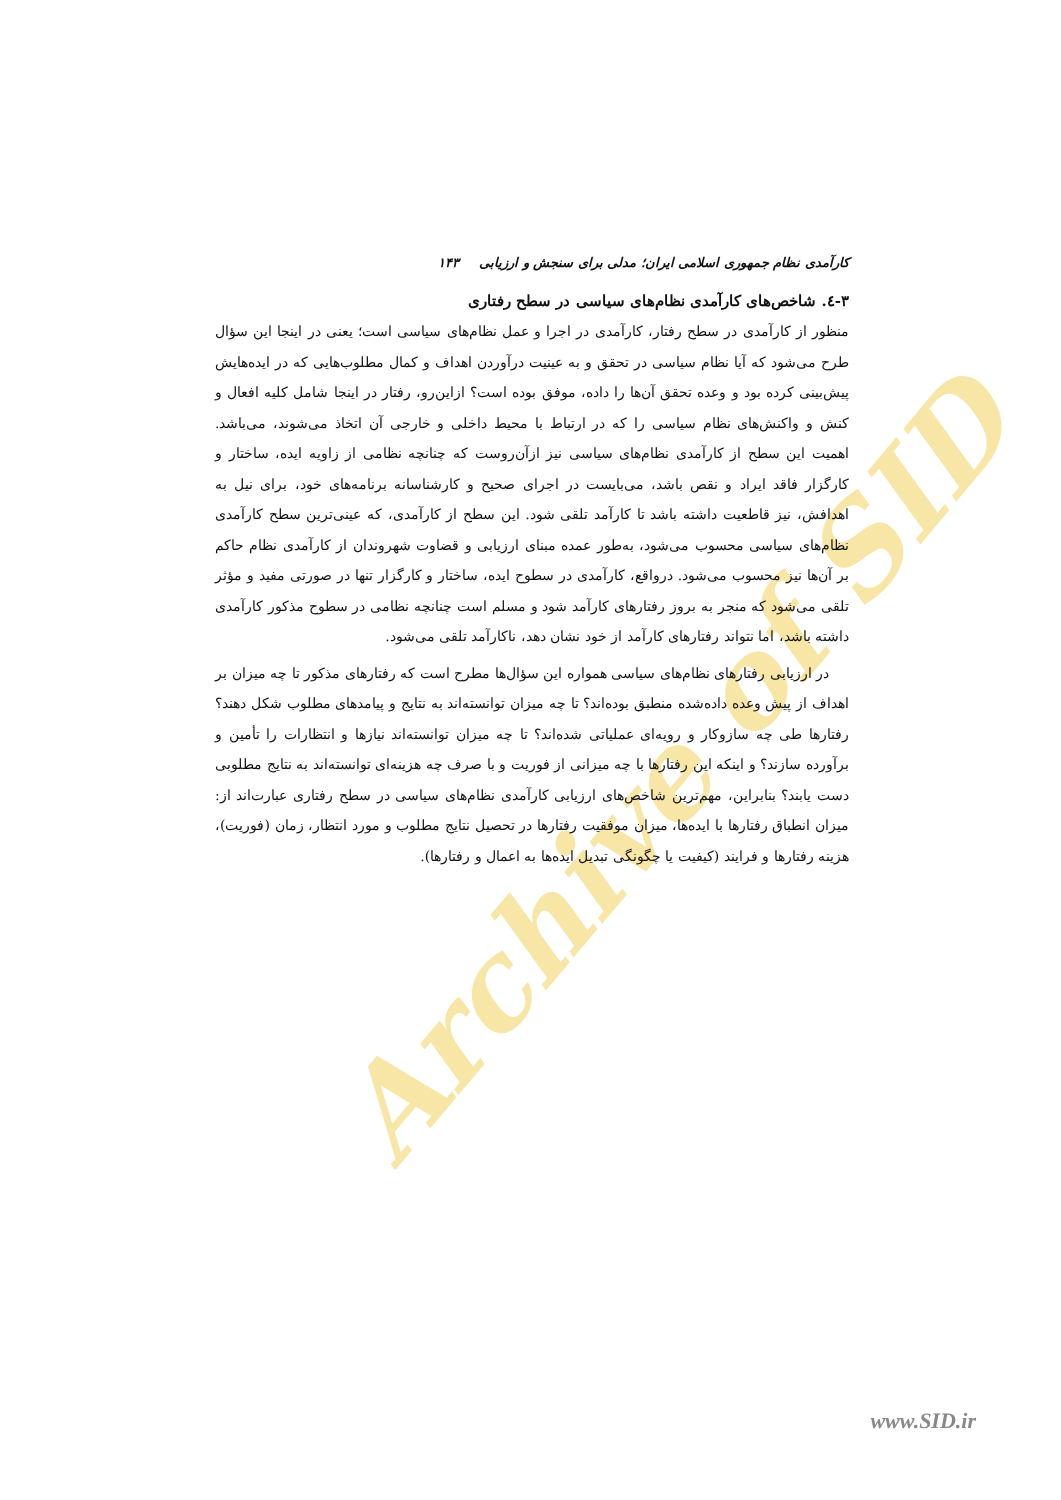Archive of SID
کارآمدی نظام جمهوری اسلامی ایران؛ مدلی برای سنجش و ارزیابی ۱۴۳
۳-٤. شاخص‌های کارآمدی نظام‌های سیاسی در سطح رفتاری
منظور از کارآمدی در سطح رفتار، کارآمدی در اجرا و عمل نظام‌های سیاسی است؛ یعنی در اینجا این سؤال طرح می‌شود که آیا نظام سیاسی در تحقق و به عینیت درآوردن اهداف و کمال مطلوب‌هایی که در ایده‌هایش پیش‌بینی کرده بود و وعده تحقق آن‌ها را داده، موفق بوده است؟ ازاین‌رو، رفتار در اینجا شامل کلیه افعال و کنش و واکنش‌های نظام سیاسی را که در ارتباط با محیط داخلی و خارجی آن اتخاذ می‌شوند، می‌باشد. اهمیت این سطح از کارآمدی نظام‌های سیاسی نیز ازآن‌روست که چنانچه نظامی از زاویه ایده، ساختار و کارگزار فاقد ایراد و نقص باشد، می‌بایست در اجرای صحیح و کارشناسانه برنامه‌های خود، برای نیل به اهدافش، نیز قاطعیت داشته باشد تا کارآمد تلقی شود. این سطح از کارآمدی، که عینی‌ترین سطح کارآمدی نظام‌های سیاسی محسوب می‌شود، به‌طور عمده مبنای ارزیابی و قضاوت شهروندان از کارآمدی نظام حاکم بر آن‌ها نیز محسوب می‌شود. درواقع، کارآمدی در سطوح ایده، ساختار و کارگزار تنها در صورتی مفید و مؤثر تلقی می‌شود که منجر به بروز رفتارهای کارآمد شود و مسلم است چنانچه نظامی در سطوح مذکور کارآمدی داشته باشد، اما نتواند رفتارهای کارآمد از خود نشان دهد، ناکارآمد تلقی می‌شود.
در ارزیابی رفتارهای نظام‌های سیاسی همواره این سؤال‌ها مطرح است که رفتارهای مذکور تا چه میزان بر اهداف از پیش وعده داده‌شده منطبق بوده‌اند؟ تا چه میزان توانسته‌اند به نتایج و پیامدهای مطلوب شکل دهند؟ رفتارها طی چه سازوکار و رویه‌ای عملیاتی شده‌اند؟ تا چه میزان توانسته‌اند نیازها و انتظارات را تأمین و برآورده سازند؟ و اینکه این رفتارها با چه میزانی از فوریت و با صرف چه هزینه‌ای توانسته‌اند به نتایج مطلوبی دست یابند؟ بنابراین، مهم‌ترین شاخص‌های ارزیابی کارآمدی نظام‌های سیاسی در سطح رفتاری عبارت‌اند از: میزان انطباق رفتارها با ایده‌ها، میزان موفقیت رفتارها در تحصیل نتایج مطلوب و مورد انتظار، زمان (فوریت)، هزینه رفتارها و فرایند (کیفیت یا چگونگی تبدیل ایده‌ها به اعمال و رفتارها).
www.SID.ir